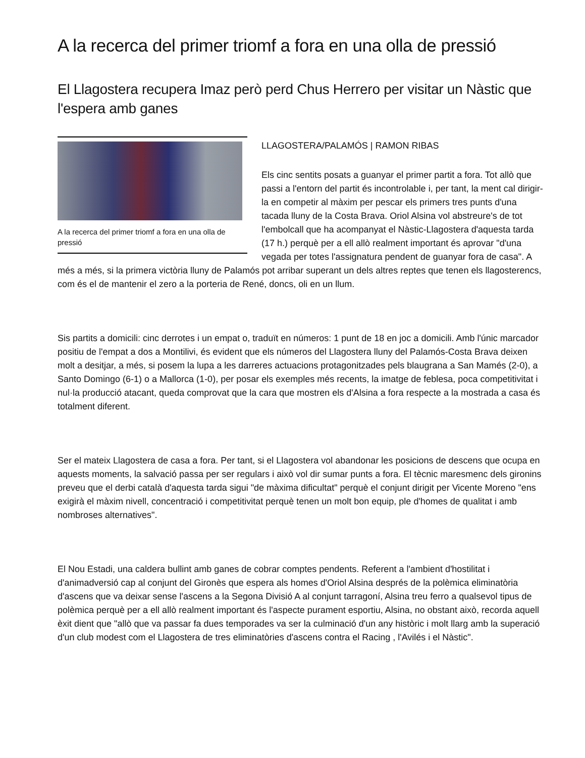A la recerca del primer triomf a fora en una olla de pressió
El Llagostera recupera Imaz però perd Chus Herrero per visitar un Nàstic que l'espera amb ganes
A la recerca del primer triomf a fora en una olla de pressió
LLAGOSTERA/PALAMÓS | RAMON RIBAS
Els cinc sentits posats a guanyar el primer partit a fora. Tot allò que passi a l'entorn del partit és incontrolable i, per tant, la ment cal dirigir-la en competir al màxim per pescar els primers tres punts d'una tacada lluny de la Costa Brava. Oriol Alsina vol abstreure's de tot l'embolcall que ha acompanyat el Nàstic-Llagostera d'aquesta tarda (17 h.) perquè per a ell allò realment important és aprovar "d'una vegada per totes l'assignatura pendent de guanyar fora de casa". A més a més, si la primera victòria lluny de Palamós pot arribar superant un dels altres reptes que tenen els llagosterencs, com és el de mantenir el zero a la porteria de René, doncs, oli en un llum.
Sis partits a domicili: cinc derrotes i un empat o, traduït en números: 1 punt de 18 en joc a domicili. Amb l'únic marcador positiu de l'empat a dos a Montilivi, és evident que els números del Llagostera lluny del Palamós-Costa Brava deixen molt a desitjar, a més, si posem la lupa a les darreres actuacions protagonitzades pels blaugrana a San Mamés (2-0), a Santo Domingo (6-1) o a Mallorca (1-0), per posar els exemples més recents, la imatge de feblesa, poca competitivitat i nul·la producció atacant, queda comprovat que la cara que mostren els d'Alsina a fora respecte a la mostrada a casa és totalment diferent.
Ser el mateix Llagostera de casa a fora. Per tant, si el Llagostera vol abandonar les posicions de descens que ocupa en aquests moments, la salvació passa per ser regulars i això vol dir sumar punts a fora. El tècnic maresmenc dels gironins preveu que el derbi català d'aquesta tarda sigui "de màxima dificultat" perquè el conjunt dirigit per Vicente Moreno "ens exigirà el màxim nivell, concentració i competitivitat perquè tenen un molt bon equip, ple d'homes de qualitat i amb nombroses alternatives".
El Nou Estadi, una caldera bullint amb ganes de cobrar comptes pendents. Referent a l'ambient d'hostilitat i d'animadversió cap al conjunt del Gironès que espera als homes d'Oriol Alsina després de la polèmica eliminatòria d'ascens que va deixar sense l'ascens a la Segona Divisió A al conjunt tarragoní, Alsina treu ferro a qualsevol tipus de polèmica perquè per a ell allò realment important és l'aspecte purament esportiu, Alsina, no obstant això, recorda aquell èxit dient que "allò que va passar fa dues temporades va ser la culminació d'un any històric i molt llarg amb la superació d'un club modest com el Llagostera de tres eliminatòries d'ascens contra el Racing , l'Avilés i el Nàstic".